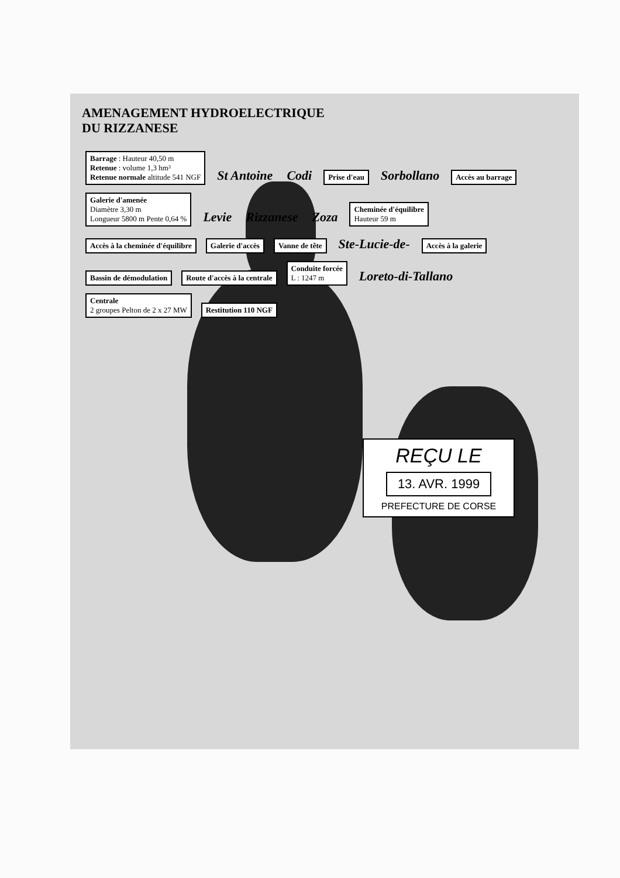AMENAGEMENT HYDROELECTRIQUE
DU RIZZANESE
Barrage : Hauteur 40,50 m
Retenue : volume 1,3 hm³
Retenue normale altitude 541 NGF St Antoine Codi Prise d'eau Sorbollano Accès au barrage Galerie d'amenée
Diamètre 3,30 m
Longueur 5800 m Pente 0,64 % Levie Rizzanese Zoza Cheminée d'équilibre
Hauteur 59 m Accès à la cheminée d'équilibre Galerie d'accès Vanne de tête Ste-Lucie-de- Accès à la galerie Bassin de démodulation Route d'accès à la centrale Conduite forcée
L : 1247 m Loreto-di-Tallano Centrale
2 groupes Pelton de 2 x 27 MW Restitution 110 NGF
REÇU LE
13. AVR. 1999
PREFECTURE DE CORSE